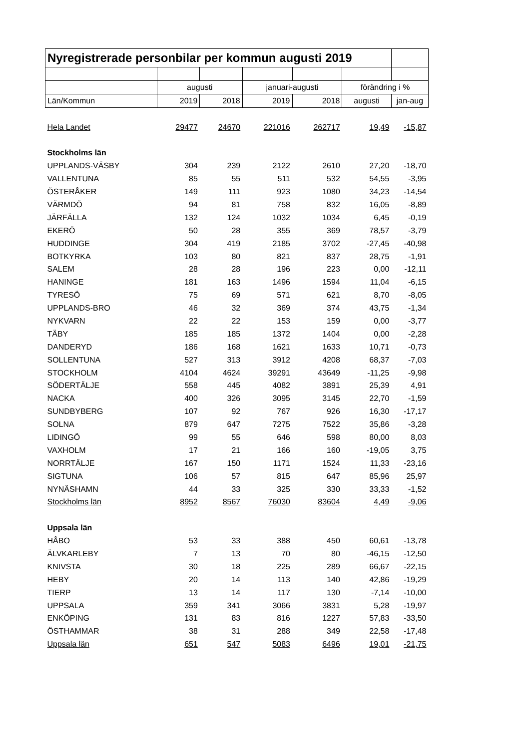| Nyregistrerade personbilar per kommun augusti 2019 | | | | | | |
| | augusti | | januari-augusti | | förändring i % | |
| Län/Kommun | 2019 | 2018 | 2019 | 2018 | augusti | jan-aug |
| Hela Landet | 29477 | 24670 | 221016 | 262717 | 19,49 | -15,87 |
| Stockholms län | | | | | | |
| UPPLANDS-VÄSBY | 304 | 239 | 2122 | 2610 | 27,20 | -18,70 |
| VALLENTUNA | 85 | 55 | 511 | 532 | 54,55 | -3,95 |
| ÖSTERÅKER | 149 | 111 | 923 | 1080 | 34,23 | -14,54 |
| VÄRMDÖ | 94 | 81 | 758 | 832 | 16,05 | -8,89 |
| JÄRFÄLLA | 132 | 124 | 1032 | 1034 | 6,45 | -0,19 |
| EKERÖ | 50 | 28 | 355 | 369 | 78,57 | -3,79 |
| HUDDINGE | 304 | 419 | 2185 | 3702 | -27,45 | -40,98 |
| BOTKYRKA | 103 | 80 | 821 | 837 | 28,75 | -1,91 |
| SALEM | 28 | 28 | 196 | 223 | 0,00 | -12,11 |
| HANINGE | 181 | 163 | 1496 | 1594 | 11,04 | -6,15 |
| TYRESÖ | 75 | 69 | 571 | 621 | 8,70 | -8,05 |
| UPPLANDS-BRO | 46 | 32 | 369 | 374 | 43,75 | -1,34 |
| NYKVARN | 22 | 22 | 153 | 159 | 0,00 | -3,77 |
| TÄBY | 185 | 185 | 1372 | 1404 | 0,00 | -2,28 |
| DANDERYD | 186 | 168 | 1621 | 1633 | 10,71 | -0,73 |
| SOLLENTUNA | 527 | 313 | 3912 | 4208 | 68,37 | -7,03 |
| STOCKHOLM | 4104 | 4624 | 39291 | 43649 | -11,25 | -9,98 |
| SÖDERTÄLJE | 558 | 445 | 4082 | 3891 | 25,39 | 4,91 |
| NACKA | 400 | 326 | 3095 | 3145 | 22,70 | -1,59 |
| SUNDBYBERG | 107 | 92 | 767 | 926 | 16,30 | -17,17 |
| SOLNA | 879 | 647 | 7275 | 7522 | 35,86 | -3,28 |
| LIDINGÖ | 99 | 55 | 646 | 598 | 80,00 | 8,03 |
| VAXHOLM | 17 | 21 | 166 | 160 | -19,05 | 3,75 |
| NORRTÄLJE | 167 | 150 | 1171 | 1524 | 11,33 | -23,16 |
| SIGTUNA | 106 | 57 | 815 | 647 | 85,96 | 25,97 |
| NYNÄSHAMN | 44 | 33 | 325 | 330 | 33,33 | -1,52 |
| Stockholms län | 8952 | 8567 | 76030 | 83604 | 4,49 | -9,06 |
| Uppsala län | | | | | | |
| HÅBO | 53 | 33 | 388 | 450 | 60,61 | -13,78 |
| ÄLVKARLEBY | 7 | 13 | 70 | 80 | -46,15 | -12,50 |
| KNIVSTA | 30 | 18 | 225 | 289 | 66,67 | -22,15 |
| HEBY | 20 | 14 | 113 | 140 | 42,86 | -19,29 |
| TIERP | 13 | 14 | 117 | 130 | -7,14 | -10,00 |
| UPPSALA | 359 | 341 | 3066 | 3831 | 5,28 | -19,97 |
| ENKÖPING | 131 | 83 | 816 | 1227 | 57,83 | -33,50 |
| ÖSTHAMMAR | 38 | 31 | 288 | 349 | 22,58 | -17,48 |
| Uppsala län | 651 | 547 | 5083 | 6496 | 19,01 | -21,75 |